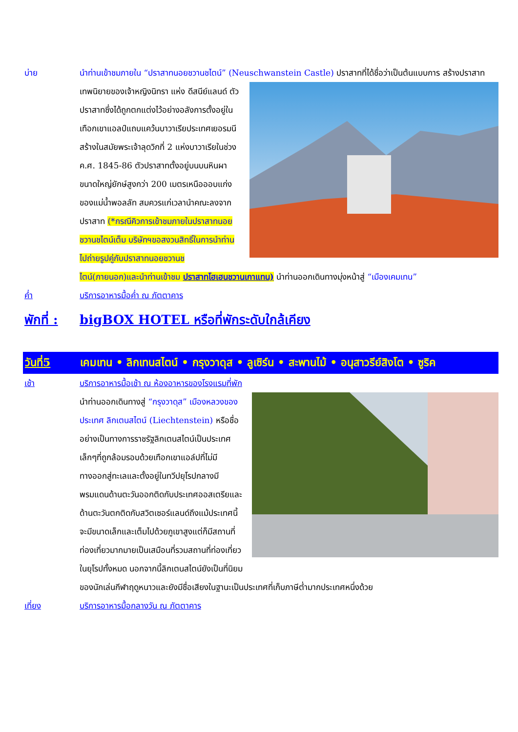บ่าย นำท่านเข้าชมภายใน “ปราสาทนอยชวานชไตน์” (Neuschwanstein Castle) ปราสาทที่ได้ชื่อว่าเป็นต้นแบบการ สร้างปราสาทเทพนิยายของเจ้าหญิงนิทรา แห่ง ดีสนีย์แลนด์ ตัวปราสาทซึ่งได้ถูกตกแต่งไว้อย่างอลังการตั้งอยู่ในเทือกเขาแอลป์แถบแคว้นบาวาเรียประเทศเยอรมนี สร้างในสมัยพระเจ้าลุดวิกที่ 2 แห่งบาวาเรียในช่วงค.ศ. 1845-86 ตัวปราสาทตั้งอยู่บนบนหินผาขนาดใหญ่ยักษ์สูงกว่า 200 เมตรเหนือออบแก่งของแม่น้ำพอลลัท สมควรแก่เวลานำคณะลงจากปราสาท (*กรณีคิวการเข้าชมภายในปราสาทนอยชวานชไตน์เต็ม บริษัทฯขอสงวนสิทธิ์ในการนำท่านไปถ่ายรูปคู่กับปราสาทนอยชวานชไตน์(ภายนอก)และนำท่านเข้าชม ปราสาทโฮเฮนชวานเกาแทน) นำท่านออกเดินทางมุ่งหน้าสู่ “เมืองเคมเทน”
ค่ำ บริการอาหารมื้อค่ำ ณ ภัตตาคาร
พักที่ :
bigBOX HOTEL หรือที่พักระดับใกล้เคียง
วันที่5 เคมเทน • ลิกเทนสไตน์ • กรุงวาดุส • ลูเซิร์น • สะพานไม้ • อนุสาวรีย์สิงโต • ซูริค
เช้า บริการอาหารมื้อเช้า ณ ห้องอาหารของโรงแรมที่พัก
นำท่านออกเดินทางสู่ “กรุงวาดุส” เมืองหลวงของประเทศ ลิกเตนสไตน์ (Liechtenstein) หรือชื่ออย่างเป็นทางการราชรัฐลิกเตนสไตน์เป็นประเทศเล็กๆที่ถูกล้อมรอบด้วยเทือกเขาแอล์ปที่ไม่มีทางออกสู่ทะเลและตั้งอยู่ในทวีปยุโรปกลางมีพรมแดนด้านตะวันออกติดกับประเทศออสเตรียและด้านตะวันตกติดกับสวิตเซอร์แลนด์ถึงแม้ประเทศนี้จะมีขนาดเล็กและเต็มไปด้วยภูเขาสูงแต่ก็มีสถานที่ท่องเที่ยวมากมายเป็นเสมือนที่รวมสถานที่ท่องเที่ยวในยุโรปทั้งหมด นอกจากนี้ลิกเตนสไตน์ยังเป็นที่นิยมของนักเล่นกีฬาฤดูหนาวและยังมีชื่อเสียงในฐานะเป็นประเทศที่เก็บภาษีต่ำมากประเทศหนึ่งด้วย
เที่ยง บริการอาหารมื้อกลางวัน ณ ภัตตาคาร